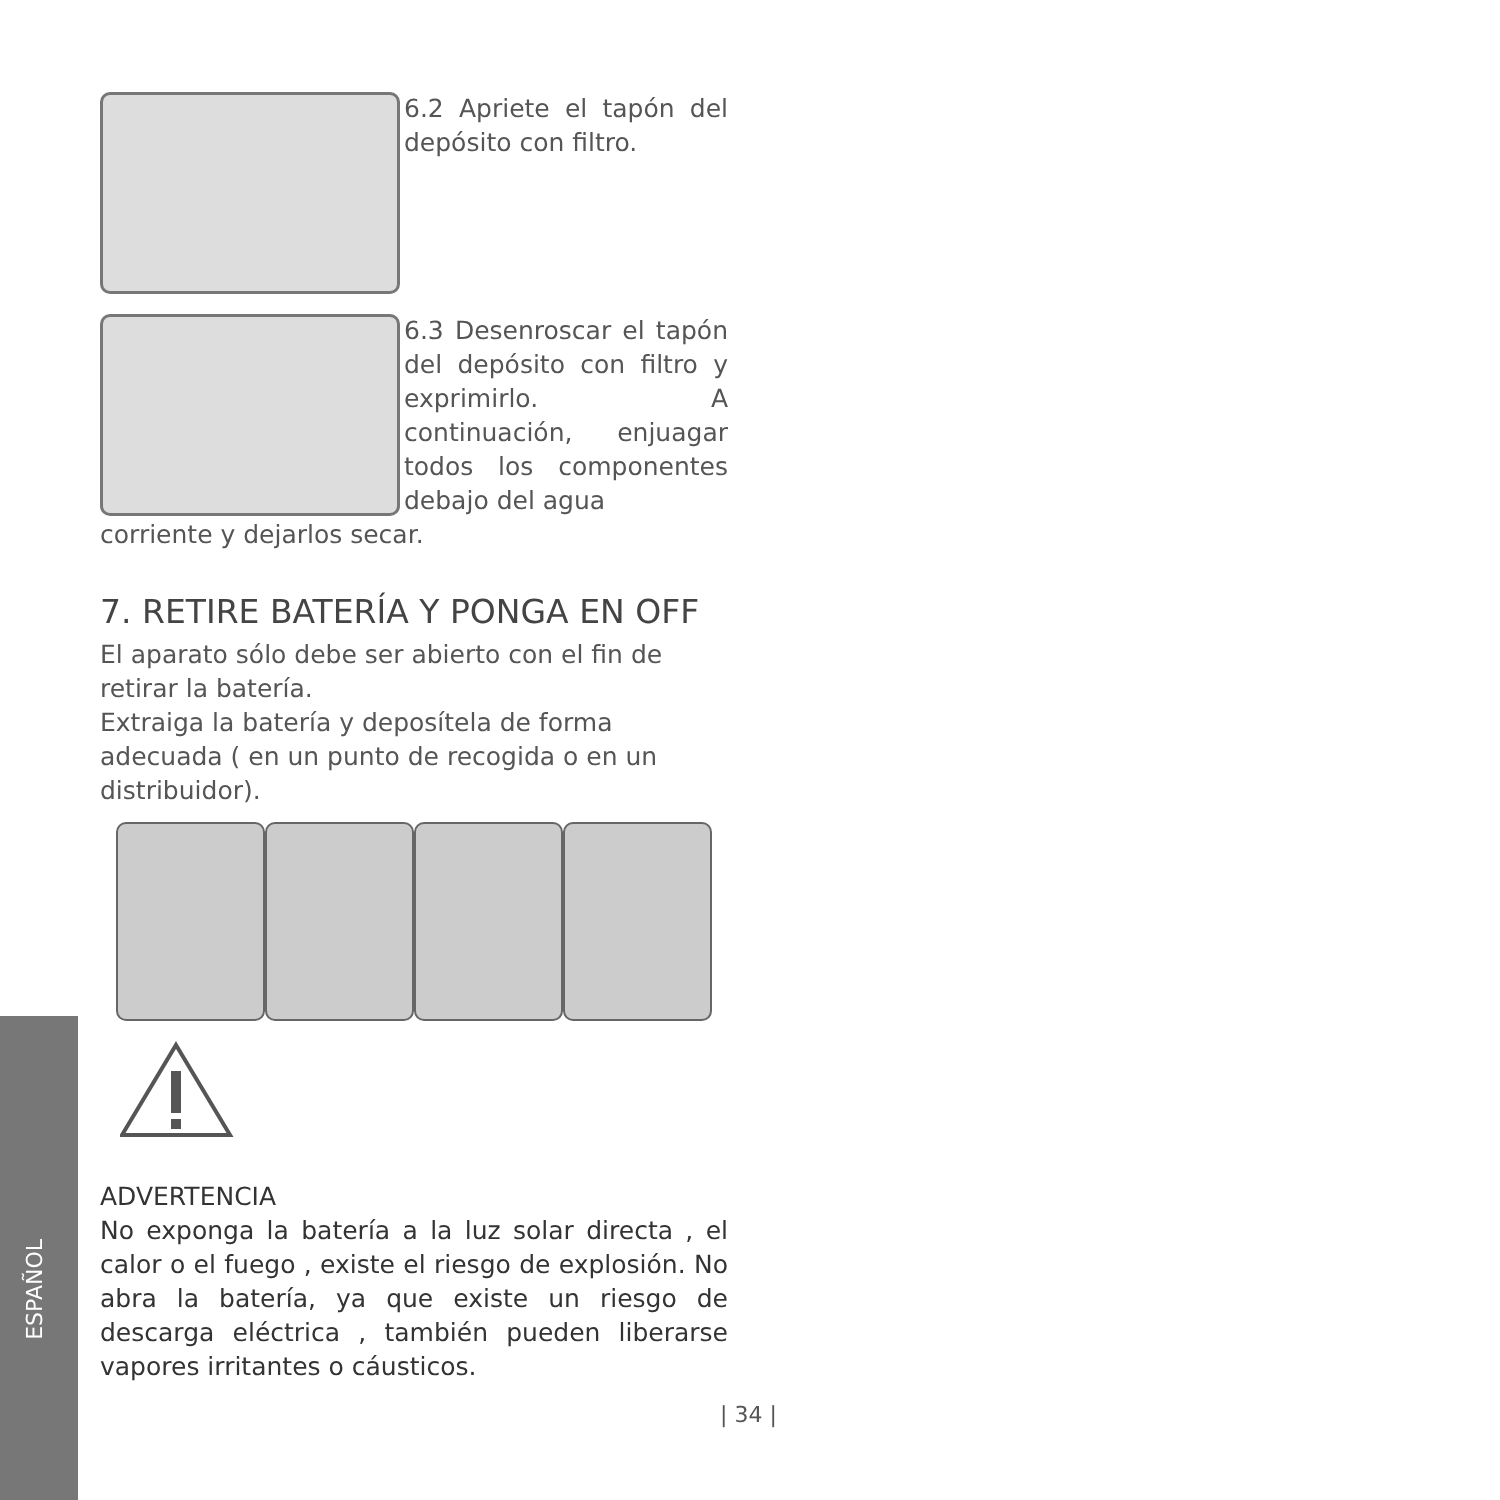6.2 Apriete el tapón del depósito con filtro.
6.3 Desenroscar el tapón del depósito con filtro y exprimirlo. A continuación, enjuagar todos los componentes debajo del agua
corriente y dejarlos secar.
7. RETIRE BATERÍA Y PONGA EN OFF
El aparato sólo debe ser abierto con el fin de retirar la batería.
Extraiga la batería y deposítela de forma adecuada ( en un punto de recogida o en un distribuidor).
ADVERTENCIA
No exponga la batería a la luz solar directa , el calor o el fuego , existe el riesgo de explosión. No abra la batería, ya que existe un riesgo de descarga eléctrica , también pueden liberarse vapores irritantes o cáusticos.
ESPAÑOL
| 34 |